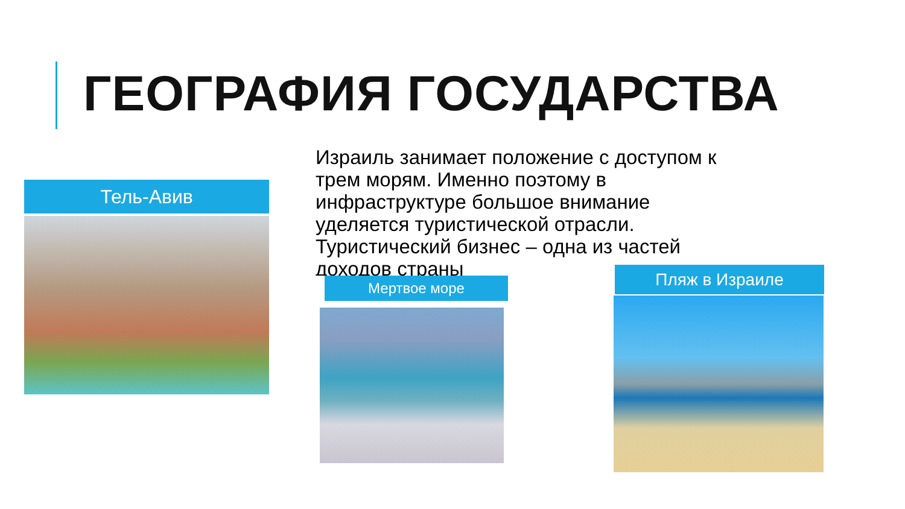ГЕОГРАФИЯ ГОСУДАРСТВА
Израиль занимает положение с доступом к трем морям. Именно поэтому в инфраструктуре большое внимание уделяется туристической отрасли. Туристический бизнес – одна из частей доходов страны
Тель-Авив
Мертвое море Пляж в Израиле